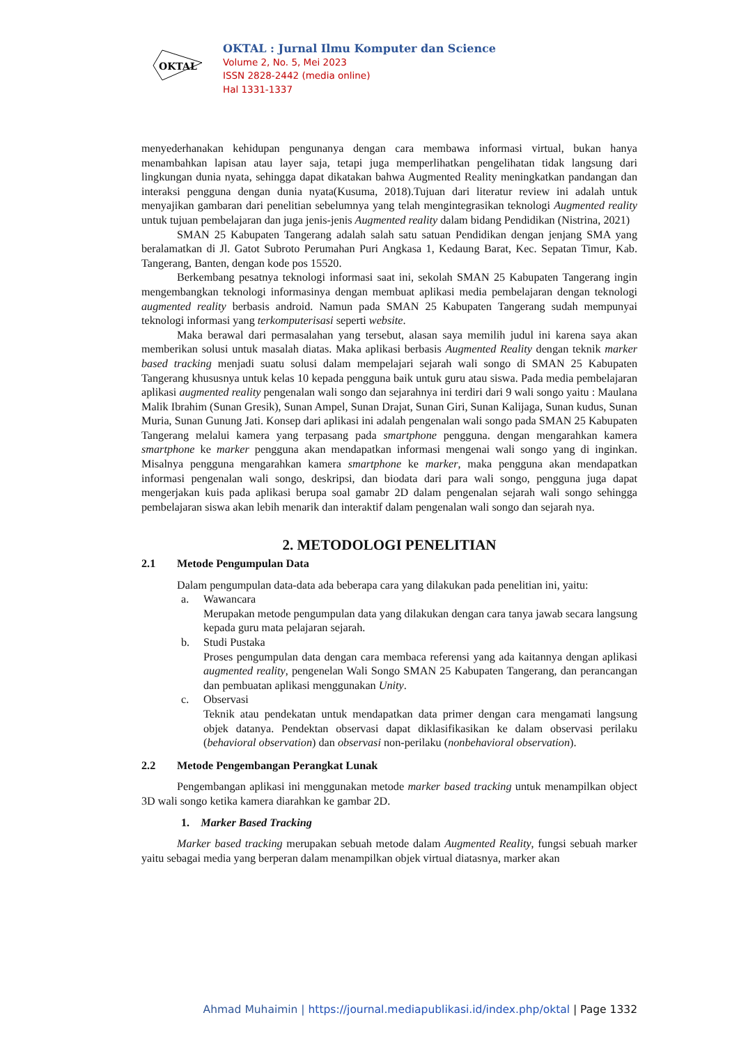OKTAL
OKTAL : Jurnal Ilmu Komputer dan Science
Volume 2, No. 5, Mei 2023
ISSN 2828-2442 (media online)
Hal 1331-1337
menyederhanakan kehidupan pengunanya dengan cara membawa informasi virtual, bukan hanya menambahkan lapisan atau layer saja, tetapi juga memperlihatkan pengelihatan tidak langsung dari lingkungan dunia nyata, sehingga dapat dikatakan bahwa Augmented Reality meningkatkan pandangan dan interaksi pengguna dengan dunia nyata(Kusuma, 2018).Tujuan dari literatur review ini adalah untuk menyajikan gambaran dari penelitian sebelumnya yang telah mengintegrasikan teknologi Augmented reality untuk tujuan pembelajaran dan juga jenis-jenis Augmented reality dalam bidang Pendidikan (Nistrina, 2021)
SMAN 25 Kabupaten Tangerang adalah salah satu satuan Pendidikan dengan jenjang SMA yang beralamatkan di Jl. Gatot Subroto Perumahan Puri Angkasa 1, Kedaung Barat, Kec. Sepatan Timur, Kab. Tangerang, Banten, dengan kode pos 15520.
Berkembang pesatnya teknologi informasi saat ini, sekolah SMAN 25 Kabupaten Tangerang ingin mengembangkan teknologi informasinya dengan membuat aplikasi media pembelajaran dengan teknologi augmented reality berbasis android. Namun pada SMAN 25 Kabupaten Tangerang sudah mempunyai teknologi informasi yang terkomputerisasi seperti website.
Maka berawal dari permasalahan yang tersebut, alasan saya memilih judul ini karena saya akan memberikan solusi untuk masalah diatas. Maka aplikasi berbasis Augmented Reality dengan teknik marker based tracking menjadi suatu solusi dalam mempelajari sejarah wali songo di SMAN 25 Kabupaten Tangerang khususnya untuk kelas 10 kepada pengguna baik untuk guru atau siswa. Pada media pembelajaran aplikasi augmented reality pengenalan wali songo dan sejarahnya ini terdiri dari 9 wali songo yaitu : Maulana Malik Ibrahim (Sunan Gresik), Sunan Ampel, Sunan Drajat, Sunan Giri, Sunan Kalijaga, Sunan kudus, Sunan Muria, Sunan Gunung Jati. Konsep dari aplikasi ini adalah pengenalan wali songo pada SMAN 25 Kabupaten Tangerang melalui kamera yang terpasang pada smartphone pengguna. dengan mengarahkan kamera smartphone ke marker pengguna akan mendapatkan informasi mengenai wali songo yang di inginkan. Misalnya pengguna mengarahkan kamera smartphone ke marker, maka pengguna akan mendapatkan informasi pengenalan wali songo, deskripsi, dan biodata dari para wali songo, pengguna juga dapat mengerjakan kuis pada aplikasi berupa soal gamabr 2D dalam pengenalan sejarah wali songo sehingga pembelajaran siswa akan lebih menarik dan interaktif dalam pengenalan wali songo dan sejarah nya.
2. METODOLOGI PENELITIAN
2.1 Metode Pengumpulan Data
Dalam pengumpulan data-data ada beberapa cara yang dilakukan pada penelitian ini, yaitu:
a. Wawancara
Merupakan metode pengumpulan data yang dilakukan dengan cara tanya jawab secara langsung kepada guru mata pelajaran sejarah.
b. Studi Pustaka
Proses pengumpulan data dengan cara membaca referensi yang ada kaitannya dengan aplikasi augmented reality, pengenelan Wali Songo SMAN 25 Kabupaten Tangerang, dan perancangan dan pembuatan aplikasi menggunakan Unity.
c. Observasi
Teknik atau pendekatan untuk mendapatkan data primer dengan cara mengamati langsung objek datanya. Pendektan observasi dapat diklasifikasikan ke dalam observasi perilaku (behavioral observation) dan observasi non-perilaku (nonbehavioral observation).
2.2 Metode Pengembangan Perangkat Lunak
Pengembangan aplikasi ini menggunakan metode marker based tracking untuk menampilkan object 3D wali songo ketika kamera diarahkan ke gambar 2D.
1. Marker Based Tracking
Marker based tracking merupakan sebuah metode dalam Augmented Reality, fungsi sebuah marker yaitu sebagai media yang berperan dalam menampilkan objek virtual diatasnya, marker akan
Ahmad Muhaimin | https://journal.mediapublikasi.id/index.php/oktal | Page 1332